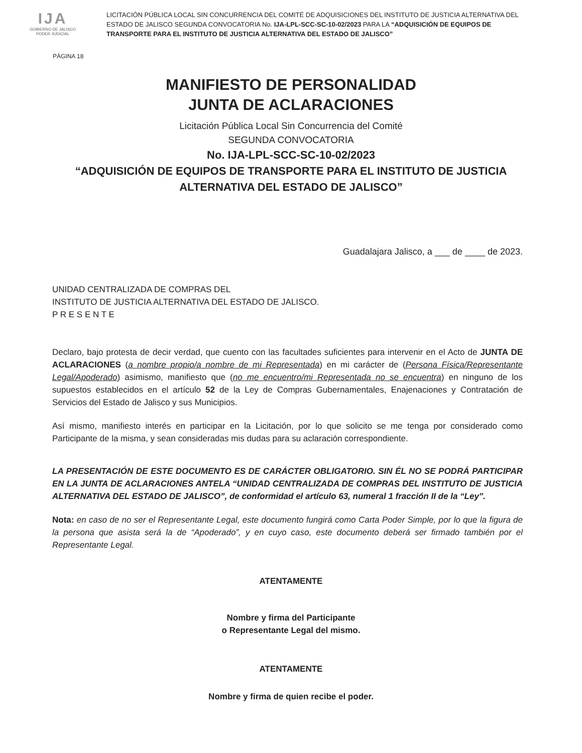IJA
GOBIERNO DE JALISCO
PODER JUDICIAL
LICITACIÓN PÚBLICA LOCAL SIN CONCURRENCIA DEL COMITÉ DE ADQUISICIONES DEL INSTITUTO DE JUSTICIA ALTERNATIVA DEL ESTADO DE JALISCO SEGUNDA CONVOCATORIA No. IJA-LPL-SCC-SC-10-02/2023 PARA LA “ADQUISICIÓN DE EQUIPOS DE TRANSPORTE PARA EL INSTITUTO DE JUSTICIA ALTERNATIVA DEL ESTADO DE JALISCO”
PÁGINA 18
MANIFIESTO DE PERSONALIDAD
JUNTA DE ACLARACIONES
Licitación Pública Local Sin Concurrencia del Comité
SEGUNDA CONVOCATORIA
No. IJA-LPL-SCC-SC-10-02/2023
“ADQUISICIÓN DE EQUIPOS DE TRANSPORTE PARA EL INSTITUTO DE JUSTICIA
ALTERNATIVA DEL ESTADO DE JALISCO”
Guadalajara Jalisco, a ___ de ____ de 2023.
UNIDAD CENTRALIZADA DE COMPRAS DEL
INSTITUTO DE JUSTICIA ALTERNATIVA DEL ESTADO DE JALISCO.
P R E S E N T E
Declaro, bajo protesta de decir verdad, que cuento con las facultades suficientes para intervenir en el Acto de JUNTA DE ACLARACIONES (a nombre propio/a nombre de mi Representada) en mi carácter de (Persona Física/Representante Legal/Apoderado) asimismo, manifiesto que (no me encuentro/mi Representada no se encuentra) en ninguno de los supuestos establecidos en el artículo 52 de la Ley de Compras Gubernamentales, Enajenaciones y Contratación de Servicios del Estado de Jalisco y sus Municipios.
Así mismo, manifiesto interés en participar en la Licitación, por lo que solicito se me tenga por considerado como Participante de la misma, y sean consideradas mis dudas para su aclaración correspondiente.
LA PRESENTACIÓN DE ESTE DOCUMENTO ES DE CARÁCTER OBLIGATORIO. SIN ÉL NO SE PODRÁ PARTICIPAR EN LA JUNTA DE ACLARACIONES ANTELA “UNIDAD CENTRALIZADA DE COMPRAS DEL INSTITUTO DE JUSTICIA ALTERNATIVA DEL ESTADO DE JALISCO”, de conformidad el artículo 63, numeral 1 fracción II de la “Ley”.
Nota: en caso de no ser el Representante Legal, este documento fungirá como Carta Poder Simple, por lo que la figura de la persona que asista será la de “Apoderado”, y en cuyo caso, este documento deberá ser firmado también por el Representante Legal.
ATENTAMENTE
Nombre y firma del Participante
o Representante Legal del mismo.
ATENTAMENTE
Nombre y firma de quien recibe el poder.